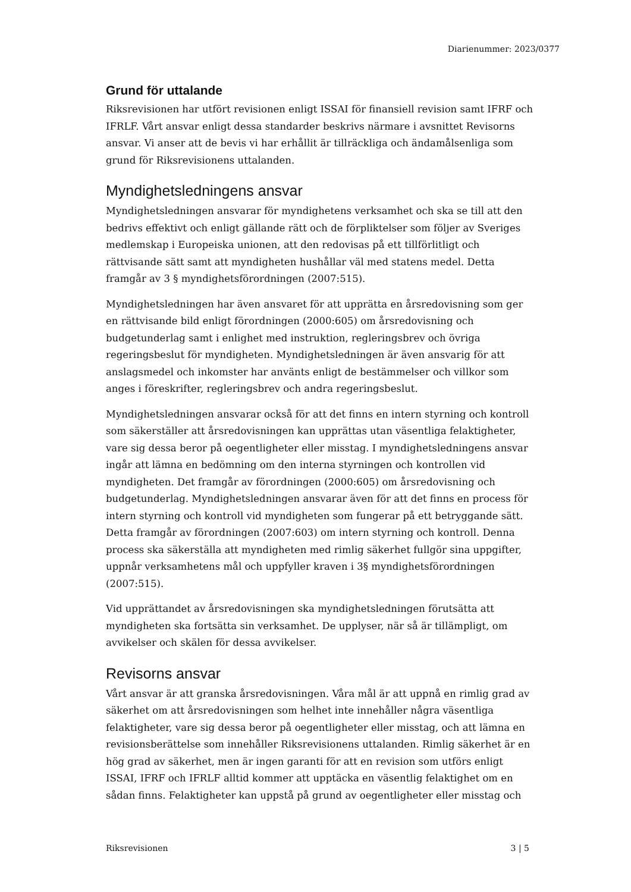Diarienummer: 2023/0377
Grund för uttalande
Riksrevisionen har utfört revisionen enligt ISSAI för finansiell revision samt IFRF och IFRLF. Vårt ansvar enligt dessa standarder beskrivs närmare i avsnittet Revisorns ansvar. Vi anser att de bevis vi har erhållit är tillräckliga och ändamålsenliga som grund för Riksrevisionens uttalanden.
Myndighetsledningens ansvar
Myndighetsledningen ansvarar för myndighetens verksamhet och ska se till att den bedrivs effektivt och enligt gällande rätt och de förpliktelser som följer av Sveriges medlemskap i Europeiska unionen, att den redovisas på ett tillförlitligt och rättvisande sätt samt att myndigheten hushållar väl med statens medel. Detta framgår av 3 § myndighetsförordningen (2007:515).
Myndighetsledningen har även ansvaret för att upprätta en årsredovisning som ger en rättvisande bild enligt förordningen (2000:605) om årsredovisning och budgetunderlag samt i enlighet med instruktion, regleringsbrev och övriga regeringsbeslut för myndigheten. Myndighetsledningen är även ansvarig för att anslagsmedel och inkomster har använts enligt de bestämmelser och villkor som anges i föreskrifter, regleringsbrev och andra regeringsbeslut.
Myndighetsledningen ansvarar också för att det finns en intern styrning och kontroll som säkerställer att årsredovisningen kan upprättas utan väsentliga felaktigheter, vare sig dessa beror på oegentligheter eller misstag. I myndighetsledningens ansvar ingår att lämna en bedömning om den interna styrningen och kontrollen vid myndigheten. Det framgår av förordningen (2000:605) om årsredovisning och budgetunderlag. Myndighetsledningen ansvarar även för att det finns en process för intern styrning och kontroll vid myndigheten som fungerar på ett betryggande sätt. Detta framgår av förordningen (2007:603) om intern styrning och kontroll. Denna process ska säkerställa att myndigheten med rimlig säkerhet fullgör sina uppgifter, uppnår verksamhetens mål och uppfyller kraven i 3§ myndighetsförordningen (2007:515).
Vid upprättandet av årsredovisningen ska myndighetsledningen förutsätta att myndigheten ska fortsätta sin verksamhet. De upplyser, när så är tillämpligt, om avvikelser och skälen för dessa avvikelser.
Revisorns ansvar
Vårt ansvar är att granska årsredovisningen. Våra mål är att uppnå en rimlig grad av säkerhet om att årsredovisningen som helhet inte innehåller några väsentliga felaktigheter, vare sig dessa beror på oegentligheter eller misstag, och att lämna en revisionsberättelse som innehåller Riksrevisionens uttalanden. Rimlig säkerhet är en hög grad av säkerhet, men är ingen garanti för att en revision som utförs enligt ISSAI, IFRF och IFRLF alltid kommer att upptäcka en väsentlig felaktighet om en sådan finns. Felaktigheter kan uppstå på grund av oegentligheter eller misstag och
Riksrevisionen 3 | 5